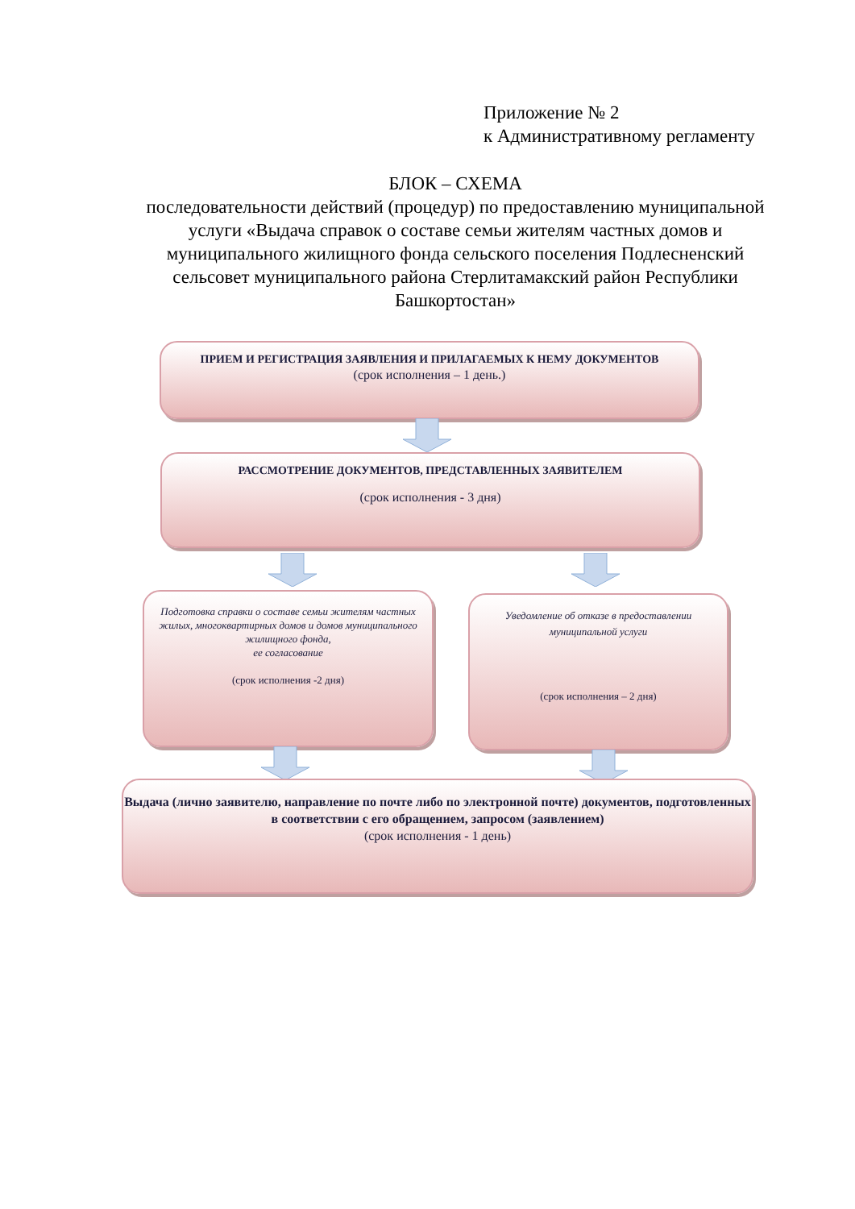Приложение № 2
к Административному регламенту
БЛОК – СХЕМА
последовательности действий (процедур) по предоставлению муниципальной услуги «Выдача справок о составе семьи жителям частных домов и муниципального жилищного фонда сельского поселения Подлесненский сельсовет муниципального района Стерлитамакский район Республики Башкортостан»
ПРИЕМ И РЕГИСТРАЦИЯ ЗАЯВЛЕНИЯ И ПРИЛАГАЕМЫХ К НЕМУ ДОКУМЕНТОВ
(срок исполнения – 1 день.)
РАССМОТРЕНИЕ ДОКУМЕНТОВ, ПРЕДСТАВЛЕННЫХ ЗАЯВИТЕЛЕМ
(срок исполнения - 3 дня)
Подготовка справки о составе семьи жителям частных жилых, многоквартирных домов и домов муниципального жилищного фонда,
ее согласование
(срок исполнения -2 дня)
Уведомление об отказе в предоставлении муниципальной услуги
(срок исполнения – 2 дня)
Выдача (лично заявителю, направление по почте либо по электронной почте) документов, подготовленных в соответствии с его обращением, запросом (заявлением)
(срок исполнения - 1 день)